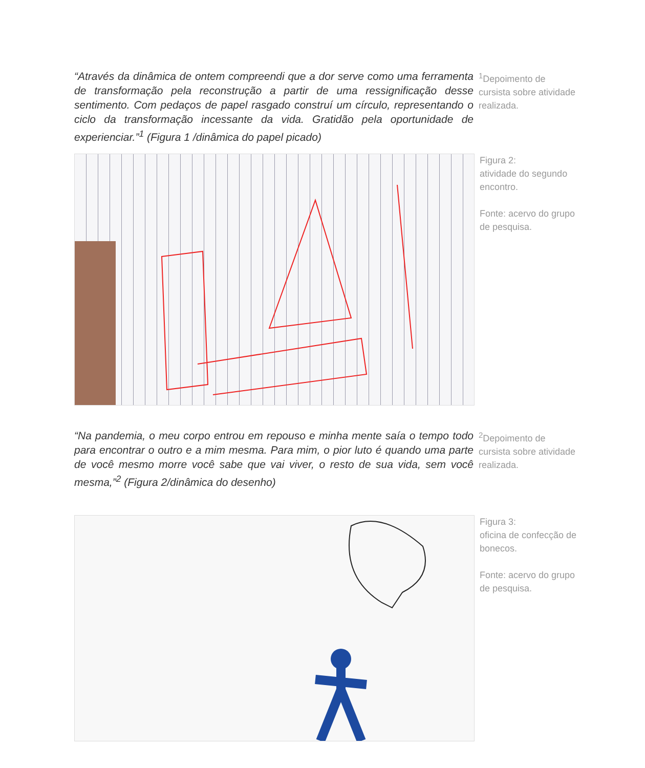“Através da dinâmica de ontem compreendi que a dor serve como uma ferramenta de transformação pela reconstrução a partir de uma ressignificação desse sentimento. Com pedaços de papel rasgado construí um círculo, representando o ciclo da transformação incessante da vida. Gratidão pela oportunidade de experienciar.”<sup>1</sup> (Figura 1 /dinâmica do papel picado)
<sup>1</sup> Depoimento de cursista sobre atividade realizada.
Figura 2:
atividade do segundo encontro.
Fonte: acervo do grupo de pesquisa.
“Na pandemia, o meu corpo entrou em repouso e minha mente saía o tempo todo para encontrar o outro e a mim mesma. Para mim, o pior luto é quando uma parte de você mesmo morre você sabe que vai viver, o resto de sua vida, sem você mesma,”<sup>2</sup> (Figura 2/dinâmica do desenho)
<sup>2</sup> Depoimento de cursista sobre atividade realizada.
Figura 3:
oficina de confecção de bonecos.
Fonte: acervo do grupo de pesquisa.